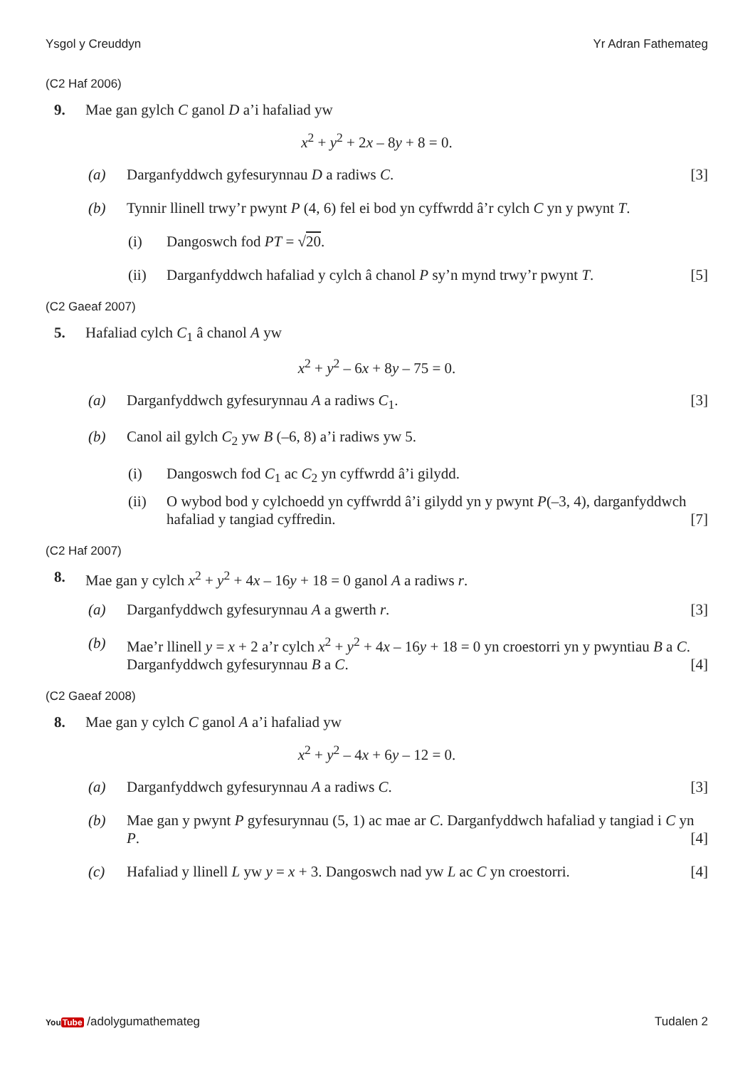Ysgol y Creuddyn Yr Adran Fathemateg
(C2 Haf 2006)
9. Mae gan gylch C ganol D a’i hafaliad yw
x<sup>2</sup> + y<sup>2</sup> + 2x – 8y + 8 = 0.
(a) Darganfyddwch gyfesurynnau D a radiws C. [3]
(b) Tynnir llinell trwy’r pwynt P (4, 6) fel ei bod yn cyffwrdd â’r cylch C yn y pwynt T.
(i) Dangoswch fod PT = √20.
(ii) Darganfyddwch hafaliad y cylch â chanol P sy’n mynd trwy’r pwynt T. [5]
(C2 Gaeaf 2007)
5. Hafaliad cylch C<sub>1</sub> â chanol A yw
x<sup>2</sup> + y<sup>2</sup> – 6x + 8y – 75 = 0.
(a) Darganfyddwch gyfesurynnau A a radiws C<sub>1</sub>. [3]
(b) Canol ail gylch C<sub>2</sub> yw B (–6, 8) a’i radiws yw 5.
(i) Dangoswch fod C<sub>1</sub> ac C<sub>2</sub> yn cyffwrdd â’i gilydd.
(ii) O wybod bod y cylchoedd yn cyffwrdd â’i gilydd yn y pwynt P(–3, 4), darganfyddwch hafaliad y tangiad cyffredin. [7]
(C2 Haf 2007)
8. Mae gan y cylch x<sup>2</sup> + y<sup>2</sup> + 4x – 16y + 18 = 0 ganol A a radiws r.
(a) Darganfyddwch gyfesurynnau A a gwerth r. [3]
(b) Mae’r llinell y = x + 2 a’r cylch x<sup>2</sup> + y<sup>2</sup> + 4x – 16y + 18 = 0 yn croestorri yn y pwyntiau B a C. Darganfyddwch gyfesurynnau B a C. [4]
(C2 Gaeaf 2008)
8. Mae gan y cylch C ganol A a’i hafaliad yw
x<sup>2</sup> + y<sup>2</sup> – 4x + 6y – 12 = 0.
(a) Darganfyddwch gyfesurynnau A a radiws C. [3]
(b) Mae gan y pwynt P gyfesurynnau (5, 1) ac mae ar C. Darganfyddwch hafaliad y tangiad i C yn P. [4]
(c) Hafaliad y llinell L yw y = x + 3. Dangoswch nad yw L ac C yn croestorri. [4]
YouTube /adolygumathemateg Tudalen 2